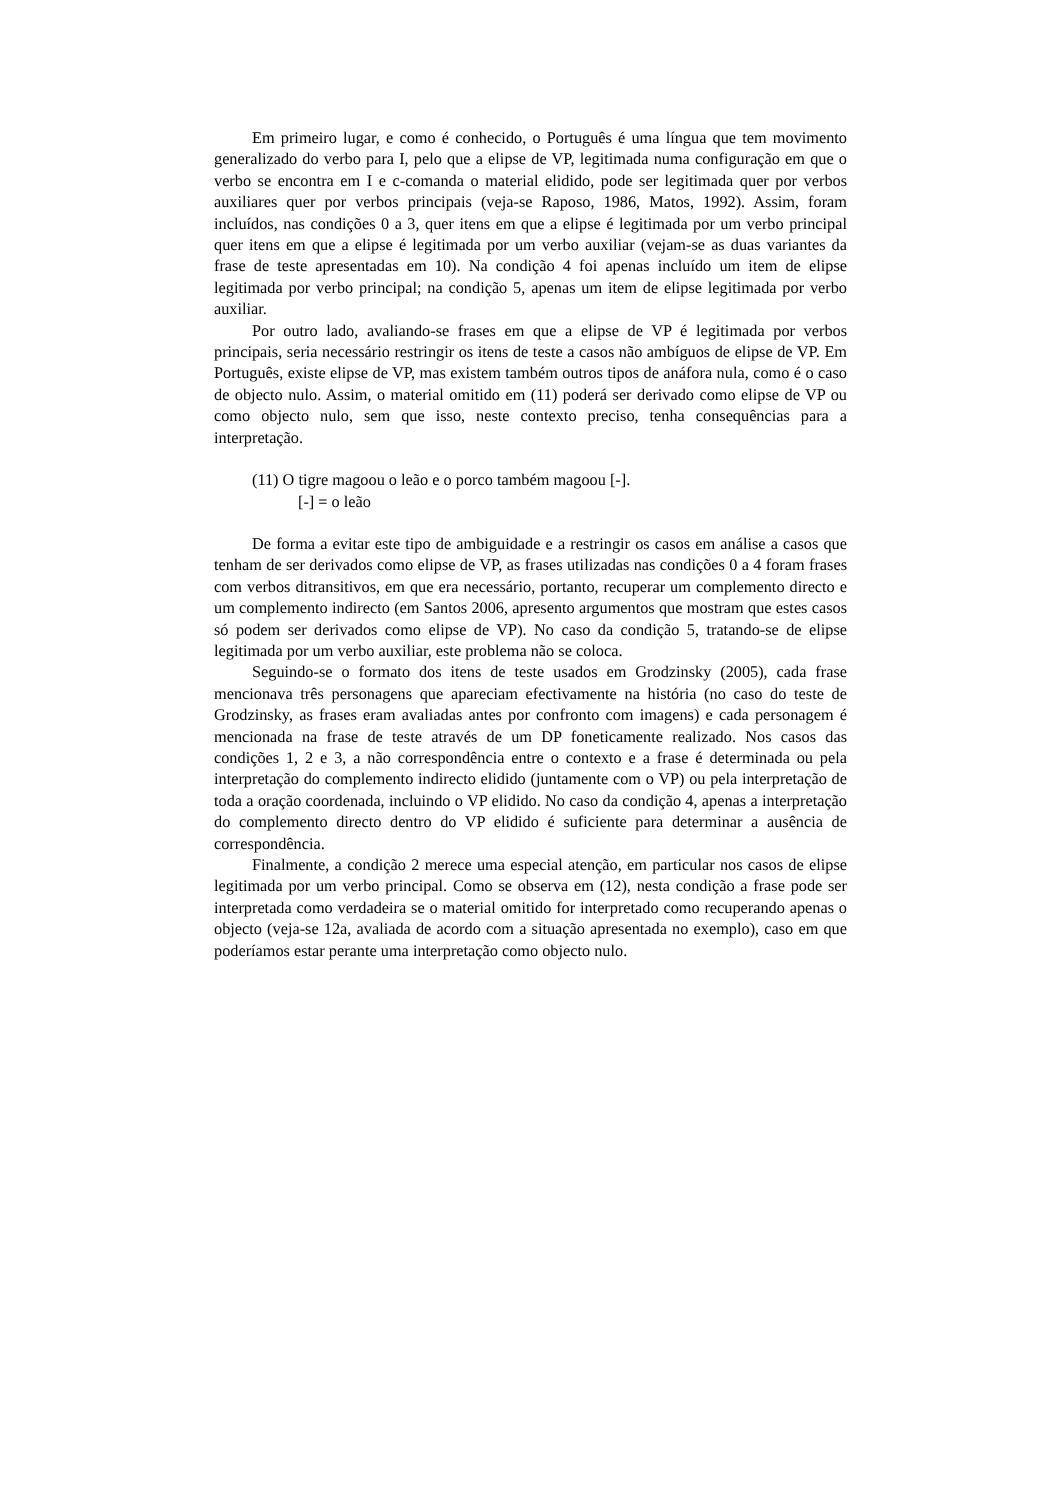Em primeiro lugar, e como é conhecido, o Português é uma língua que tem movimento generalizado do verbo para I, pelo que a elipse de VP, legitimada numa configuração em que o verbo se encontra em I e c-comanda o material elidido, pode ser legitimada quer por verbos auxiliares quer por verbos principais (veja-se Raposo, 1986, Matos, 1992). Assim, foram incluídos, nas condições 0 a 3, quer itens em que a elipse é legitimada por um verbo principal quer itens em que a elipse é legitimada por um verbo auxiliar (vejam-se as duas variantes da frase de teste apresentadas em 10). Na condição 4 foi apenas incluído um item de elipse legitimada por verbo principal; na condição 5, apenas um item de elipse legitimada por verbo auxiliar.
Por outro lado, avaliando-se frases em que a elipse de VP é legitimada por verbos principais, seria necessário restringir os itens de teste a casos não ambíguos de elipse de VP. Em Português, existe elipse de VP, mas existem também outros tipos de anáfora nula, como é o caso de objecto nulo. Assim, o material omitido em (11) poderá ser derivado como elipse de VP ou como objecto nulo, sem que isso, neste contexto preciso, tenha consequências para a interpretação.
(11) O tigre magoou o leão e o porco também magoou [-].
[-] = o leão
De forma a evitar este tipo de ambiguidade e a restringir os casos em análise a casos que tenham de ser derivados como elipse de VP, as frases utilizadas nas condições 0 a 4 foram frases com verbos ditransitivos, em que era necessário, portanto, recuperar um complemento directo e um complemento indirecto (em Santos 2006, apresento argumentos que mostram que estes casos só podem ser derivados como elipse de VP). No caso da condição 5, tratando-se de elipse legitimada por um verbo auxiliar, este problema não se coloca.
Seguindo-se o formato dos itens de teste usados em Grodzinsky (2005), cada frase mencionava três personagens que apareciam efectivamente na história (no caso do teste de Grodzinsky, as frases eram avaliadas antes por confronto com imagens) e cada personagem é mencionada na frase de teste através de um DP foneticamente realizado. Nos casos das condições 1, 2 e 3, a não correspondência entre o contexto e a frase é determinada ou pela interpretação do complemento indirecto elidido (juntamente com o VP) ou pela interpretação de toda a oração coordenada, incluindo o VP elidido. No caso da condição 4, apenas a interpretação do complemento directo dentro do VP elidido é suficiente para determinar a ausência de correspondência.
Finalmente, a condição 2 merece uma especial atenção, em particular nos casos de elipse legitimada por um verbo principal. Como se observa em (12), nesta condição a frase pode ser interpretada como verdadeira se o material omitido for interpretado como recuperando apenas o objecto (veja-se 12a, avaliada de acordo com a situação apresentada no exemplo), caso em que poderíamos estar perante uma interpretação como objecto nulo.